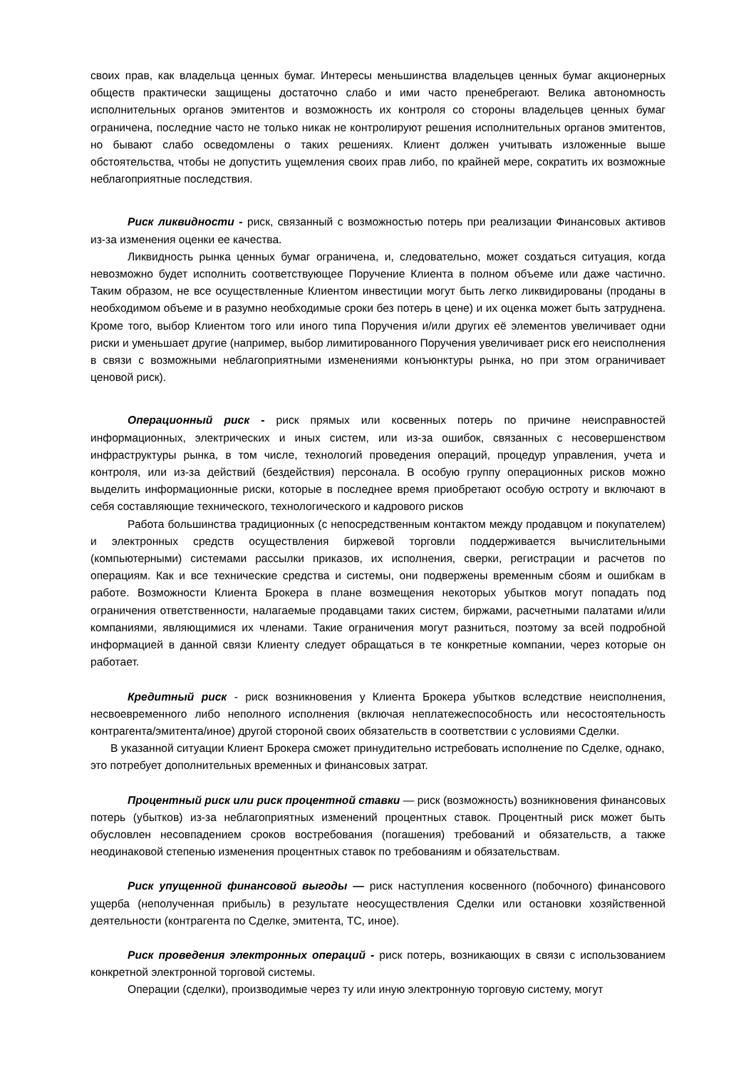своих прав, как владельца ценных бумаг. Интересы меньшинства владельцев ценных бумаг акционерных обществ практически защищены достаточно слабо и ими часто пренебрегают. Велика автономность исполнительных органов эмитентов и возможность их контроля со стороны владельцев ценных бумаг ограничена, последние часто не только никак не контролируют решения исполнительных органов эмитентов, но бывают слабо осведомлены о таких решениях. Клиент должен учитывать изложенные выше обстоятельства, чтобы не допустить ущемления своих прав либо, по крайней мере, сократить их возможные неблагоприятные последствия.
Риск ликвидности - риск, связанный с возможностью потерь при реализации Финансовых активов из-за изменения оценки ее качества.
Ликвидность рынка ценных бумаг ограничена, и, следовательно, может создаться ситуация, когда невозможно будет исполнить соответствующее Поручение Клиента в полном объеме или даже частично. Таким образом, не все осуществленные Клиентом инвестиции могут быть легко ликвидированы (проданы в необходимом объеме и в разумно необходимые сроки без потерь в цене) и их оценка может быть затруднена. Кроме того, выбор Клиентом того или иного типа Поручения и/или других её элементов увеличивает одни риски и уменьшает другие (например, выбор лимитированного Поручения увеличивает риск его неисполнения в связи с возможными неблагоприятными изменениями конъюнктуры рынка, но при этом ограничивает ценовой риск).
Операционный риск - риск прямых или косвенных потерь по причине неисправностей информационных, электрических и иных систем, или из-за ошибок, связанных с несовершенством инфраструктуры рынка, в том числе, технологий проведения операций, процедур управления, учета и контроля, или из-за действий (бездействия) персонала. В особую группу операционных рисков можно выделить информационные риски, которые в последнее время приобретают особую остроту и включают в себя составляющие технического, технологического и кадрового рисков
Работа большинства традиционных (с непосредственным контактом между продавцом и покупателем) и электронных средств осуществления биржевой торговли поддерживается вычислительными (компьютерными) системами рассылки приказов, их исполнения, сверки, регистрации и расчетов по операциям. Как и все технические средства и системы, они подвержены временным сбоям и ошибкам в работе. Возможности Клиента Брокера в плане возмещения некоторых убытков могут попадать под ограничения ответственности, налагаемые продавцами таких систем, биржами, расчетными палатами и/или компаниями, являющимися их членами. Такие ограничения могут разниться, поэтому за всей подробной информацией в данной связи Клиенту следует обращаться в те конкретные компании, через которые он работает.
Кредитный риск - риск возникновения у Клиента Брокера убытков вследствие неисполнения, несвоевременного либо неполного исполнения (включая неплатежеспособность или несостоятельность контрагента/эмитента/иное) другой стороной своих обязательств в соответствии с условиями Сделки.
В указанной ситуации Клиент Брокера сможет принудительно истребовать исполнение по Сделке, однако, это потребует дополнительных временных и финансовых затрат.
Процентный риск или риск процентной ставки — риск (возможность) возникновения финансовых потерь (убытков) из-за неблагоприятных изменений процентных ставок. Процентный риск может быть обусловлен несовпадением сроков востребования (погашения) требований и обязательств, а также неодинаковой степенью изменения процентных ставок по требованиям и обязательствам.
Риск упущенной финансовой выгоды — риск наступления косвенного (побочного) финансового ущерба (неполученная прибыль) в результате неосуществления Сделки или остановки хозяйственной деятельности (контрагента по Сделке, эмитента, ТС, иное).
Риск проведения электронных операций - риск потерь, возникающих в связи с использованием конкретной электронной торговой системы.
Операции (сделки), производимые через ту или иную электронную торговую систему, могут